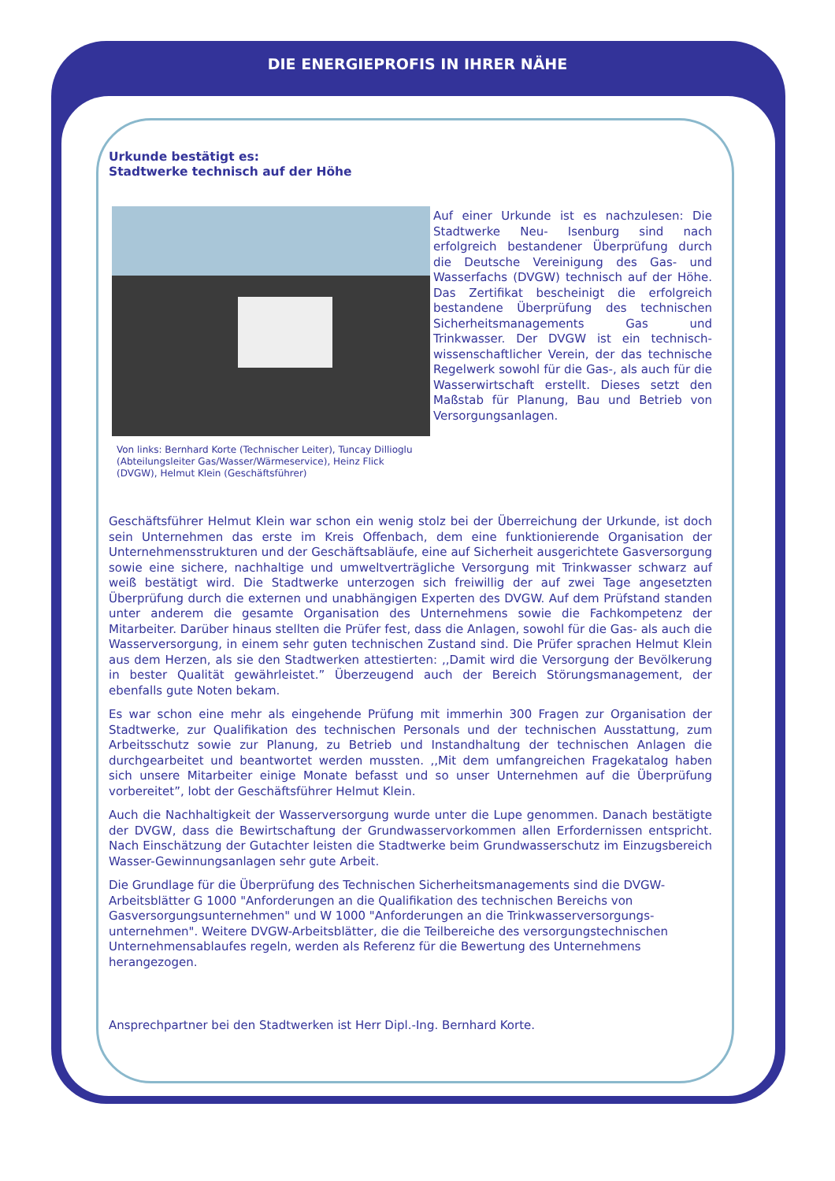DIE ENERGIEPROFIS IN IHRER NÄHE
Urkunde bestätigt es:
Stadtwerke technisch auf der Höhe
Von links: Bernhard Korte (Technischer Leiter), Tuncay Dillioglu (Abteilungsleiter Gas/Wasser/Wärmeservice), Heinz Flick (DVGW), Helmut Klein (Geschäftsführer)
Auf einer Urkunde ist es nachzulesen: Die Stadtwerke Neu- Isenburg sind nach erfolgreich bestandener Überprüfung durch die Deutsche Vereinigung des Gas- und Wasserfachs (DVGW) technisch auf der Höhe. Das Zertifikat bescheinigt die erfolgreich bestandene Überprüfung des technischen Sicherheitsmanagements Gas und Trinkwasser. Der DVGW ist ein technisch-wissenschaftlicher Verein, der das technische Regelwerk sowohl für die Gas-, als auch für die Wasserwirtschaft erstellt. Dieses setzt den Maßstab für Planung, Bau und Betrieb von Versorgungsanlagen.
Geschäftsführer Helmut Klein war schon ein wenig stolz bei der Überreichung der Urkunde, ist doch sein Unternehmen das erste im Kreis Offenbach, dem eine funktionierende Organisation der Unternehmensstrukturen und der Geschäftsabläufe, eine auf Sicherheit ausgerichtete Gasversorgung sowie eine sichere, nachhaltige und umweltverträgliche Versorgung mit Trinkwasser schwarz auf weiß bestätigt wird. Die Stadtwerke unterzogen sich freiwillig der auf zwei Tage angesetzten Überprüfung durch die externen und unabhängigen Experten des DVGW. Auf dem Prüfstand standen unter anderem die gesamte Organisation des Unternehmens sowie die Fachkompetenz der Mitarbeiter. Darüber hinaus stellten die Prüfer fest, dass die Anlagen, sowohl für die Gas- als auch die Wasserversorgung, in einem sehr guten technischen Zustand sind. Die Prüfer sprachen Helmut Klein aus dem Herzen, als sie den Stadtwerken attestierten: ,,Damit wird die Versorgung der Bevölkerung in bester Qualität gewährleistet.” Überzeugend auch der Bereich Störungsmanagement, der ebenfalls gute Noten bekam.
Es war schon eine mehr als eingehende Prüfung mit immerhin 300 Fragen zur Organisation der Stadtwerke, zur Qualifikation des technischen Personals und der technischen Ausstattung, zum Arbeitsschutz sowie zur Planung, zu Betrieb und Instandhaltung der technischen Anlagen die durchgearbeitet und beantwortet werden mussten. ,,Mit dem umfangreichen Fragekatalog haben sich unsere Mitarbeiter einige Monate befasst und so unser Unternehmen auf die Überprüfung vorbereitet”, lobt der Geschäftsführer Helmut Klein.
Auch die Nachhaltigkeit der Wasserversorgung wurde unter die Lupe genommen. Danach bestätigte der DVGW, dass die Bewirtschaftung der Grundwasservorkommen allen Erfordernissen entspricht. Nach Einschätzung der Gutachter leisten die Stadtwerke beim Grundwasserschutz im Einzugsbereich Wasser-Gewinnungsanlagen sehr gute Arbeit.
Die Grundlage für die Überprüfung des Technischen Sicherheitsmanagements sind die DVGW-Arbeitsblätter G 1000 "Anforderungen an die Qualifikation des technischen Bereichs von Gasversorgungsunternehmen" und W 1000 "Anforderungen an die Trinkwasserversorgungs-unternehmen". Weitere DVGW-Arbeitsblätter, die die Teilbereiche des versorgungstechnischen Unternehmensablaufes regeln, werden als Referenz für die Bewertung des Unternehmens herangezogen.
Ansprechpartner bei den Stadtwerken ist Herr Dipl.-Ing. Bernhard Korte.